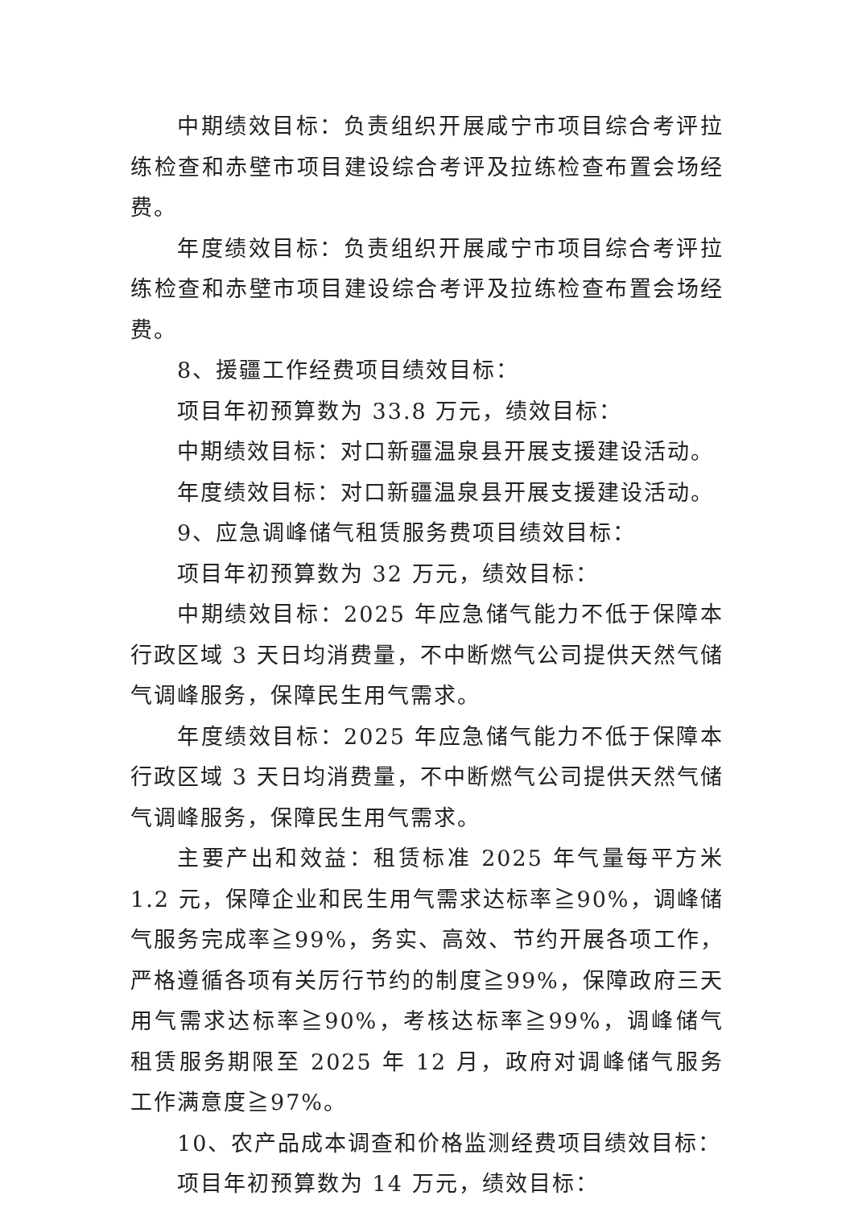中期绩效目标：负责组织开展咸宁市项目综合考评拉练检查和赤壁市项目建设综合考评及拉练检查布置会场经费。
年度绩效目标：负责组织开展咸宁市项目综合考评拉练检查和赤壁市项目建设综合考评及拉练检查布置会场经费。
8、援疆工作经费项目绩效目标：
项目年初预算数为 33.8 万元，绩效目标：
中期绩效目标：对口新疆温泉县开展支援建设活动。
年度绩效目标：对口新疆温泉县开展支援建设活动。
9、应急调峰储气租赁服务费项目绩效目标：
项目年初预算数为 32 万元，绩效目标：
中期绩效目标：2025 年应急储气能力不低于保障本行政区域 3 天日均消费量，不中断燃气公司提供天然气储气调峰服务，保障民生用气需求。
年度绩效目标：2025 年应急储气能力不低于保障本行政区域 3 天日均消费量，不中断燃气公司提供天然气储气调峰服务，保障民生用气需求。
主要产出和效益：租赁标准 2025 年气量每平方米 1.2 元，保障企业和民生用气需求达标率≧90%，调峰储气服务完成率≧99%，务实、高效、节约开展各项工作，严格遵循各项有关厉行节约的制度≧99%，保障政府三天用气需求达标率≧90%，考核达标率≧99%，调峰储气租赁服务期限至 2025 年 12 月，政府对调峰储气服务工作满意度≧97%。
10、农产品成本调查和价格监测经费项目绩效目标：
项目年初预算数为 14 万元，绩效目标：